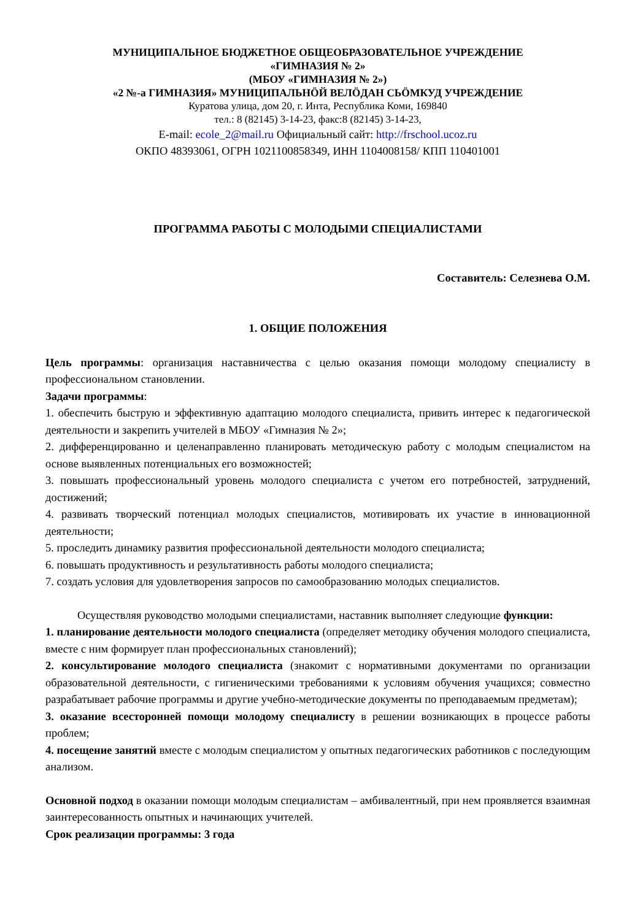МУНИЦИПАЛЬНОЕ БЮДЖЕТНОЕ ОБЩЕОБРАЗОВАТЕЛЬНОЕ УЧРЕЖДЕНИЕ
«ГИМНАЗИЯ № 2»
(МБОУ «ГИМНАЗИЯ № 2»)
«2 №-а ГИМНАЗИЯ» МУНИЦИПАЛЬНӦЙ ВЕЛӦДАН СЬӦМКУД УЧРЕЖДЕНИЕ
Куратова улица, дом 20, г. Инта, Республика Коми, 169840
тел.: 8 (82145) 3-14-23, факс:8 (82145) 3-14-23,
E-mail: ecole_2@mail.ru Официальный сайт: http://frschool.ucoz.ru
ОКПО 48393061, ОГРН 1021100858349, ИНН 1104008158/ КПП 110401001
ПРОГРАММА РАБОТЫ С МОЛОДЫМИ СПЕЦИАЛИСТАМИ
Составитель: Селезнева О.М.
1. ОБЩИЕ ПОЛОЖЕНИЯ
Цель программы: организация наставничества с целью оказания помощи молодому специалисту в профессиональном становлении.
Задачи программы:
1. обеспечить быструю и эффективную адаптацию молодого специалиста, привить интерес к педагогической деятельности и закрепить учителей в МБОУ «Гимназия № 2»;
2. дифференцированно и целенаправленно планировать методическую работу с молодым специалистом на основе выявленных потенциальных его возможностей;
3. повышать профессиональный уровень молодого специалиста с учетом его потребностей, затруднений, достижений;
4. развивать творческий потенциал молодых специалистов, мотивировать их участие в инновационной деятельности;
5. проследить динамику развития профессиональной деятельности молодого специалиста;
6. повышать продуктивность и результативность работы молодого специалиста;
7. создать условия для удовлетворения запросов по самообразованию молодых специалистов.
Осуществляя руководство молодыми специалистами, наставник выполняет следующие функции:
1. планирование деятельности молодого специалиста (определяет методику обучения молодого специалиста, вместе с ним формирует план профессиональных становлений);
2. консультирование молодого специалиста (знакомит с нормативными документами по организации образовательной деятельности, с гигиеническими требованиями к условиям обучения учащихся; совместно разрабатывает рабочие программы и другие учебно-методические документы по преподаваемым предметам);
3. оказание всесторонней помощи молодому специалисту в решении возникающих в процессе работы проблем;
4. посещение занятий вместе с молодым специалистом у опытных педагогических работников с последующим анализом.
Основной подход в оказании помощи молодым специалистам – амбивалентный, при нем проявляется взаимная заинтересованность опытных и начинающих учителей.
Срок реализации программы: 3 года